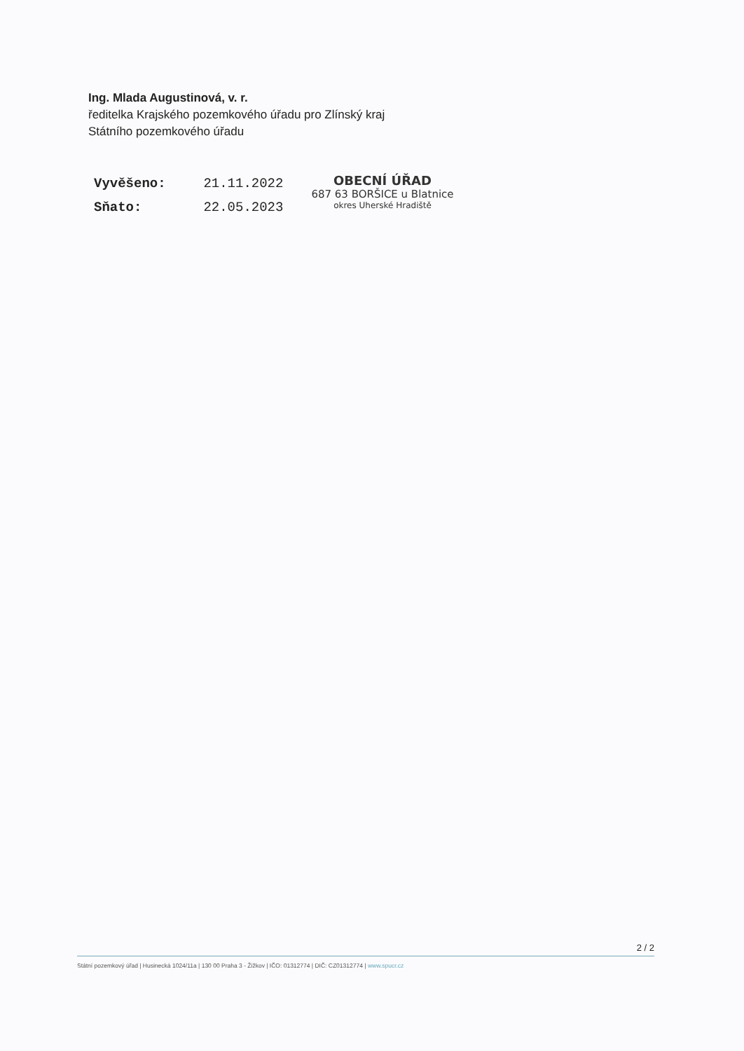Ing. Mlada Augustinová, v. r.
ředitelka Krajského pozemkového úřadu pro Zlínský kraj
Státního pozemkového úřadu
Vyvěšeno: 21.11.2022
Sňato: 22.05.2023
OBECNÍ ÚŘAD
687 63 BORŠICE u Blatnice
okres Uherské Hradiště
2 / 2
Státní pozemkový úřad | Husinecká 1024/11a | 130 00 Praha 3 - Žižkov | IČO: 01312774 | DIČ: CZ01312774 | www.spucr.cz